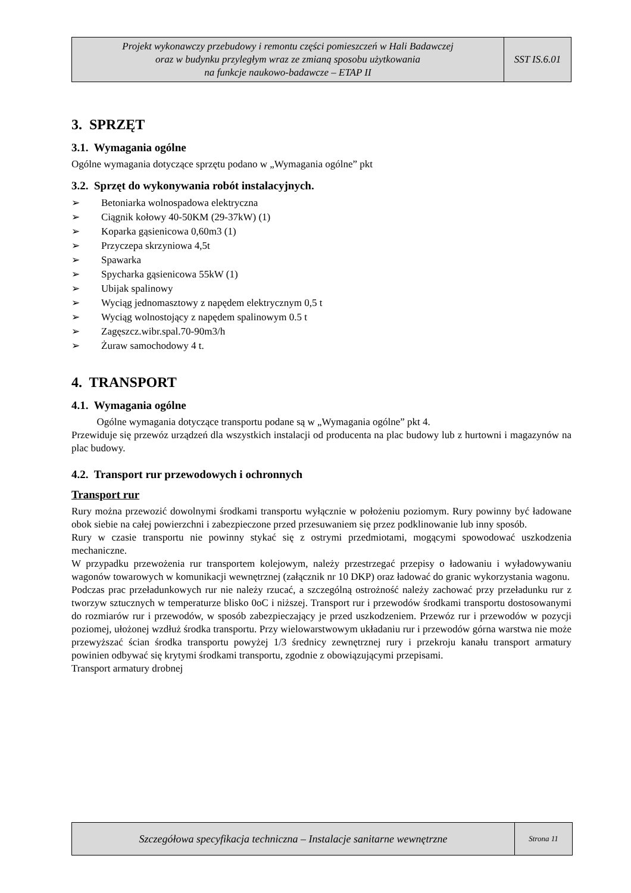Projekt wykonawczy przebudowy i remontu części pomieszczeń w Hali Badawczej
oraz w budynku przyległym wraz ze zmianą sposobu użytkowania
na funkcje naukowo-badawcze – ETAP II
SST IS.6.01
3. SPRZĘT
3.1. Wymagania ogólne
Ogólne wymagania dotyczące sprzętu podano w „Wymagania ogólne” pkt
3.2. Sprzęt do wykonywania robót instalacyjnych.
➢ Betoniarka wolnospadowa elektryczna
➢ Ciągnik kołowy 40-50KM (29-37kW) (1)
➢ Koparka gąsienicowa 0,60m3 (1)
➢ Przyczepa skrzyniowa 4,5t
➢ Spawarka
➢ Spycharka gąsienicowa 55kW (1)
➢ Ubijak spalinowy
➢ Wyciąg jednomasztowy z napędem elektrycznym 0,5 t
➢ Wyciąg wolnostojący z napędem spalinowym 0.5 t
➢ Zagęszcz.wibr.spal.70-90m3/h
➢ Żuraw samochodowy 4 t.
4. TRANSPORT
4.1. Wymagania ogólne
Ogólne wymagania dotyczące transportu podane są w „Wymagania ogólne” pkt 4.
Przewiduje się przewóz urządzeń dla wszystkich instalacji od producenta na plac budowy lub z hurtowni i magazynów na plac budowy.
4.2. Transport rur przewodowych i ochronnych
Transport rur
Rury można przewozić dowolnymi środkami transportu wyłącznie w położeniu poziomym. Rury powinny być ładowane obok siebie na całej powierzchni i zabezpieczone przed przesuwaniem się przez podklinowanie lub inny sposób.
Rury w czasie transportu nie powinny stykać się z ostrymi przedmiotami, mogącymi spowodować uszkodzenia mechaniczne.
W przypadku przewożenia rur transportem kolejowym, należy przestrzegać przepisy o ładowaniu i wyładowywaniu wagonów towarowych w komunikacji wewnętrznej (załącznik nr 10 DKP) oraz ładować do granic wykorzystania wagonu.
Podczas prac przeładunkowych rur nie należy rzucać, a szczególną ostrożność należy zachować przy przeładunku rur z tworzyw sztucznych w temperaturze blisko 0oC i niższej. Transport rur i przewodów środkami transportu dostosowanymi do rozmiarów rur i przewodów, w sposób zabezpieczający je przed uszkodzeniem. Przewóz rur i przewodów w pozycji poziomej, ułożonej wzdłuż środka transportu. Przy wielowarstwowym układaniu rur i przewodów górna warstwa nie może przewyższać ścian środka transportu powyżej 1/3 średnicy zewnętrznej rury i przekroju kanału transport armatury powinien odbywać się krytymi środkami transportu, zgodnie z obowiązującymi przepisami.
Transport armatury drobnej
Szczegółowa specyfikacja techniczna – Instalacje sanitarne wewnętrzne
Strona 11